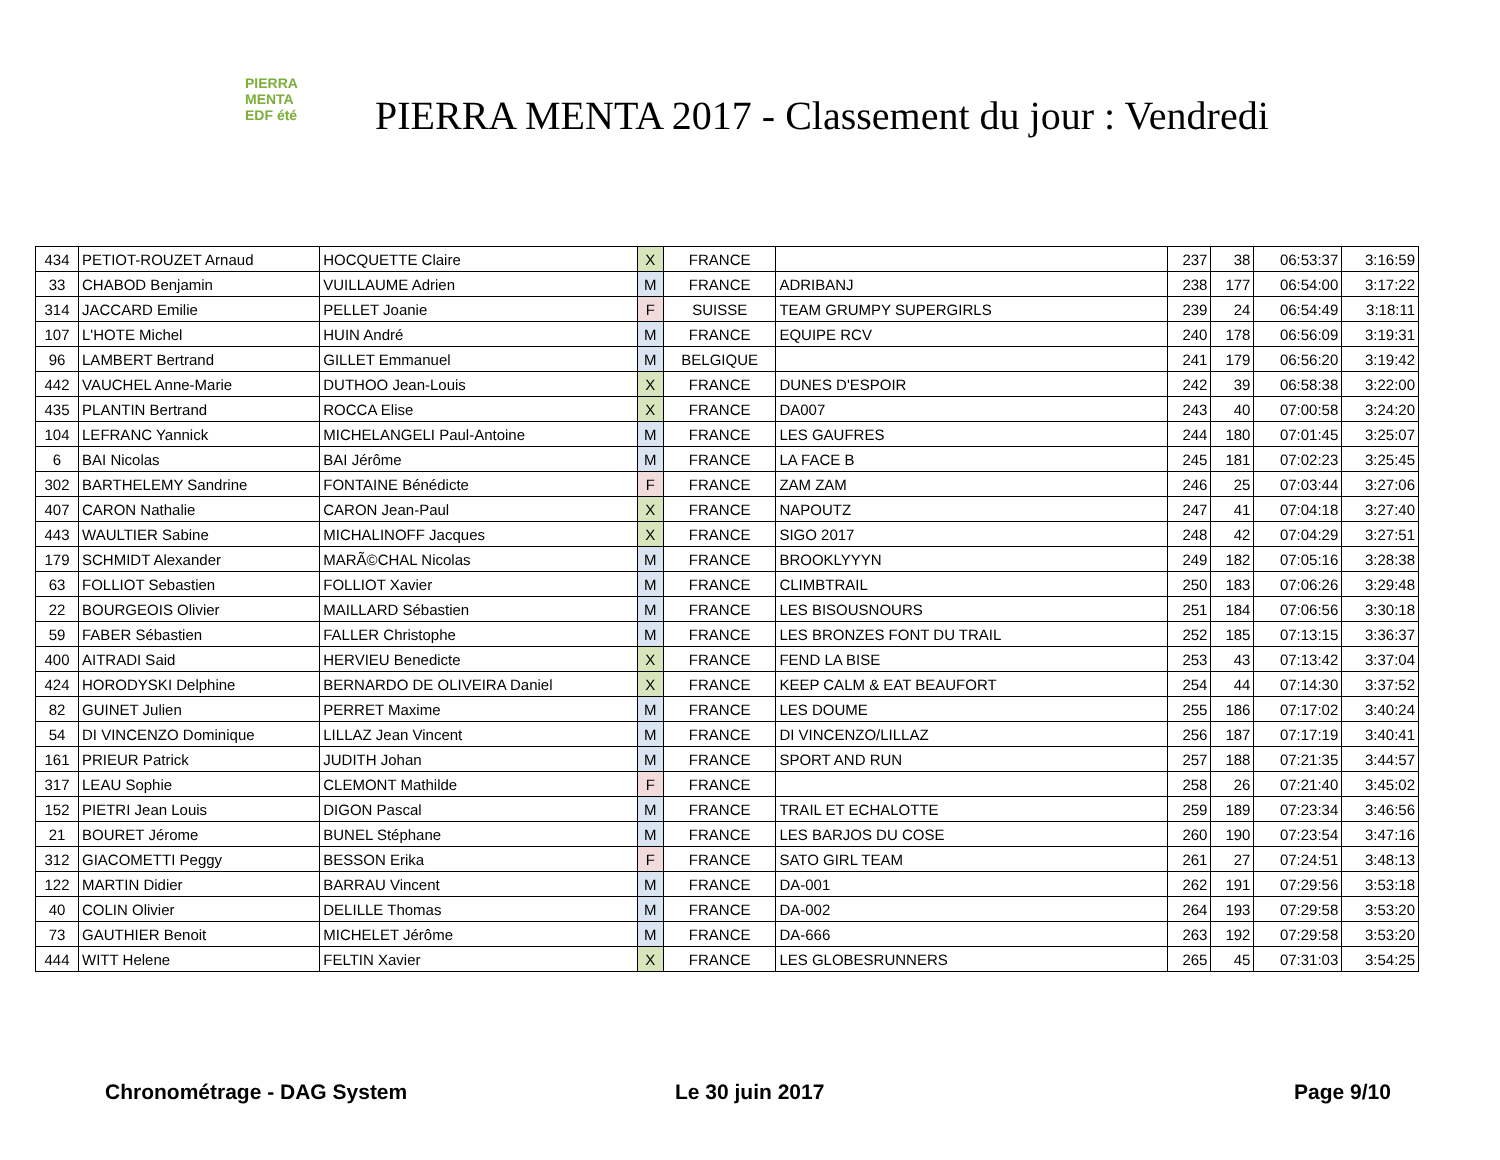PIERRA
MENTA
EDF été
PIERRA MENTA 2017 - Classement du jour : Vendredi
| 434 | PETIOT-ROUZET Arnaud | HOCQUETTE Claire | X | FRANCE | | 237 | 38 | 06:53:37 | 3:16:59 |
| 33 | CHABOD Benjamin | VUILLAUME Adrien | M | FRANCE | ADRIBANJ | 238 | 177 | 06:54:00 | 3:17:22 |
| 314 | JACCARD Emilie | PELLET Joanie | F | SUISSE | TEAM GRUMPY SUPERGIRLS | 239 | 24 | 06:54:49 | 3:18:11 |
| 107 | L'HOTE Michel | HUIN André | M | FRANCE | EQUIPE RCV | 240 | 178 | 06:56:09 | 3:19:31 |
| 96 | LAMBERT Bertrand | GILLET Emmanuel | M | BELGIQUE | | 241 | 179 | 06:56:20 | 3:19:42 |
| 442 | VAUCHEL Anne-Marie | DUTHOO Jean-Louis | X | FRANCE | DUNES D'ESPOIR | 242 | 39 | 06:58:38 | 3:22:00 |
| 435 | PLANTIN Bertrand | ROCCA Elise | X | FRANCE | DA007 | 243 | 40 | 07:00:58 | 3:24:20 |
| 104 | LEFRANC Yannick | MICHELANGELI Paul-Antoine | M | FRANCE | LES GAUFRES | 244 | 180 | 07:01:45 | 3:25:07 |
| 6 | BAI Nicolas | BAI Jérôme | M | FRANCE | LA FACE B | 245 | 181 | 07:02:23 | 3:25:45 |
| 302 | BARTHELEMY Sandrine | FONTAINE Bénédicte | F | FRANCE | ZAM ZAM | 246 | 25 | 07:03:44 | 3:27:06 |
| 407 | CARON Nathalie | CARON Jean-Paul | X | FRANCE | NAPOUTZ | 247 | 41 | 07:04:18 | 3:27:40 |
| 443 | WAULTIER Sabine | MICHALINOFF Jacques | X | FRANCE | SIGO 2017 | 248 | 42 | 07:04:29 | 3:27:51 |
| 179 | SCHMIDT Alexander | MARÃ©CHAL Nicolas | M | FRANCE | BROOKLYYYN | 249 | 182 | 07:05:16 | 3:28:38 |
| 63 | FOLLIOT Sebastien | FOLLIOT Xavier | M | FRANCE | CLIMBTRAIL | 250 | 183 | 07:06:26 | 3:29:48 |
| 22 | BOURGEOIS Olivier | MAILLARD Sébastien | M | FRANCE | LES BISOUSNOURS | 251 | 184 | 07:06:56 | 3:30:18 |
| 59 | FABER Sébastien | FALLER Christophe | M | FRANCE | LES BRONZES FONT DU TRAIL | 252 | 185 | 07:13:15 | 3:36:37 |
| 400 | AITRADI Said | HERVIEU Benedicte | X | FRANCE | FEND LA BISE | 253 | 43 | 07:13:42 | 3:37:04 |
| 424 | HORODYSKI Delphine | BERNARDO DE OLIVEIRA Daniel | X | FRANCE | KEEP CALM & EAT BEAUFORT | 254 | 44 | 07:14:30 | 3:37:52 |
| 82 | GUINET Julien | PERRET Maxime | M | FRANCE | LES DOUME | 255 | 186 | 07:17:02 | 3:40:24 |
| 54 | DI VINCENZO Dominique | LILLAZ Jean Vincent | M | FRANCE | DI VINCENZO/LILLAZ | 256 | 187 | 07:17:19 | 3:40:41 |
| 161 | PRIEUR Patrick | JUDITH Johan | M | FRANCE | SPORT AND RUN | 257 | 188 | 07:21:35 | 3:44:57 |
| 317 | LEAU Sophie | CLEMONT Mathilde | F | FRANCE | | 258 | 26 | 07:21:40 | 3:45:02 |
| 152 | PIETRI Jean Louis | DIGON Pascal | M | FRANCE | TRAIL ET ECHALOTTE | 259 | 189 | 07:23:34 | 3:46:56 |
| 21 | BOURET Jérome | BUNEL Stéphane | M | FRANCE | LES BARJOS DU COSE | 260 | 190 | 07:23:54 | 3:47:16 |
| 312 | GIACOMETTI Peggy | BESSON Erika | F | FRANCE | SATO GIRL TEAM | 261 | 27 | 07:24:51 | 3:48:13 |
| 122 | MARTIN Didier | BARRAU Vincent | M | FRANCE | DA-001 | 262 | 191 | 07:29:56 | 3:53:18 |
| 40 | COLIN Olivier | DELILLE Thomas | M | FRANCE | DA-002 | 264 | 193 | 07:29:58 | 3:53:20 |
| 73 | GAUTHIER Benoit | MICHELET Jérôme | M | FRANCE | DA-666 | 263 | 192 | 07:29:58 | 3:53:20 |
| 444 | WITT Helene | FELTIN Xavier | X | FRANCE | LES GLOBESRUNNERS | 265 | 45 | 07:31:03 | 3:54:25 |
Chronométrage - DAG System Le 30 juin 2017 Page 9/10